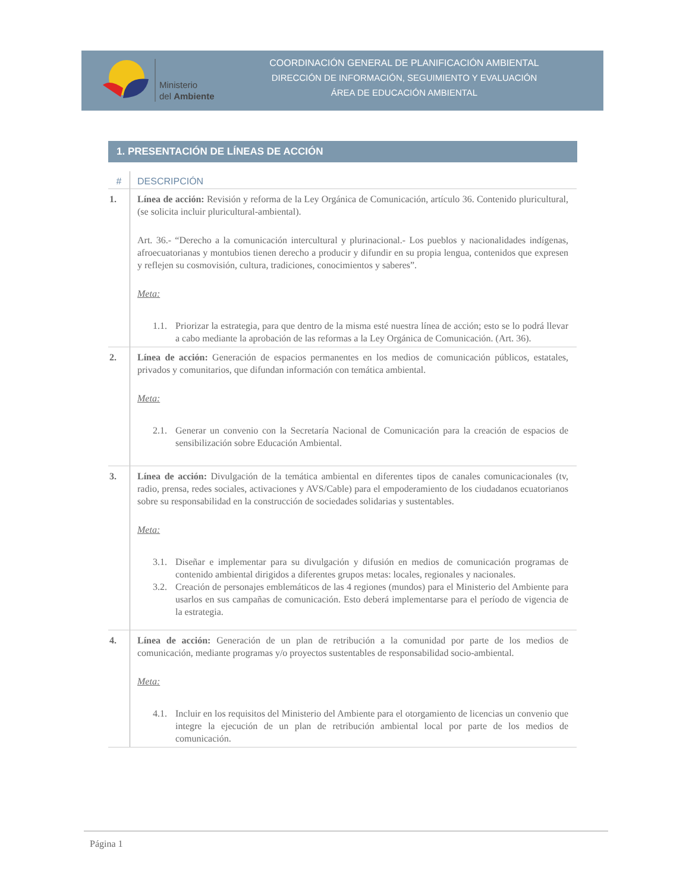Ministerio
del Ambiente
COORDINACIÓN GENERAL DE PLANIFICACIÓN AMBIENTAL
DIRECCIÓN DE INFORMACIÓN, SEGUIMIENTO Y EVALUACIÓN
ÁREA DE EDUCACIÓN AMBIENTAL
1. PRESENTACIÓN DE LÍNEAS DE ACCIÓN
| # | DESCRIPCIÓN |
| --- | --- |
| 1. | Línea de acción: Revisión y reforma de la Ley Orgánica de Comunicación, artículo 36. Contenido pluricultural, (se solicita incluir pluricultural-ambiental). Art. 36.- “Derecho a la comunicación intercultural y plurinacional.- Los pueblos y nacionalidades indígenas, afroecuatorianas y montubios tienen derecho a producir y difundir en su propia lengua, contenidos que expresen y reflejen su cosmovisión, cultura, tradiciones, conocimientos y saberes”. Meta: 1.1. Priorizar la estrategia, para que dentro de la misma esté nuestra línea de acción; esto se lo podrá llevar a cabo mediante la aprobación de las reformas a la Ley Orgánica de Comunicación. (Art. 36). |
| 2. | Línea de acción: Generación de espacios permanentes en los medios de comunicación públicos, estatales, privados y comunitarios, que difundan información con temática ambiental. Meta: 2.1. Generar un convenio con la Secretaría Nacional de Comunicación para la creación de espacios de sensibilización sobre Educación Ambiental. |
| 3. | Línea de acción: Divulgación de la temática ambiental en diferentes tipos de canales comunicacionales (tv, radio, prensa, redes sociales, activaciones y AVS/Cable) para el empoderamiento de los ciudadanos ecuatorianos sobre su responsabilidad en la construcción de sociedades solidarias y sustentables. Meta: 3.1. Diseñar e implementar para su divulgación y difusión en medios de comunicación programas de contenido ambiental dirigidos a diferentes grupos metas: locales, regionales y nacionales. 3.2. Creación de personajes emblemáticos de las 4 regiones (mundos) para el Ministerio del Ambiente para usarlos en sus campañas de comunicación. Esto deberá implementarse para el período de vigencia de la estrategia. |
| 4. | Línea de acción: Generación de un plan de retribución a la comunidad por parte de los medios de comunicación, mediante programas y/o proyectos sustentables de responsabilidad socio-ambiental. Meta: 4.1. Incluir en los requisitos del Ministerio del Ambiente para el otorgamiento de licencias un convenio que integre la ejecución de un plan de retribución ambiental local por parte de los medios de comunicación. |
Página 1